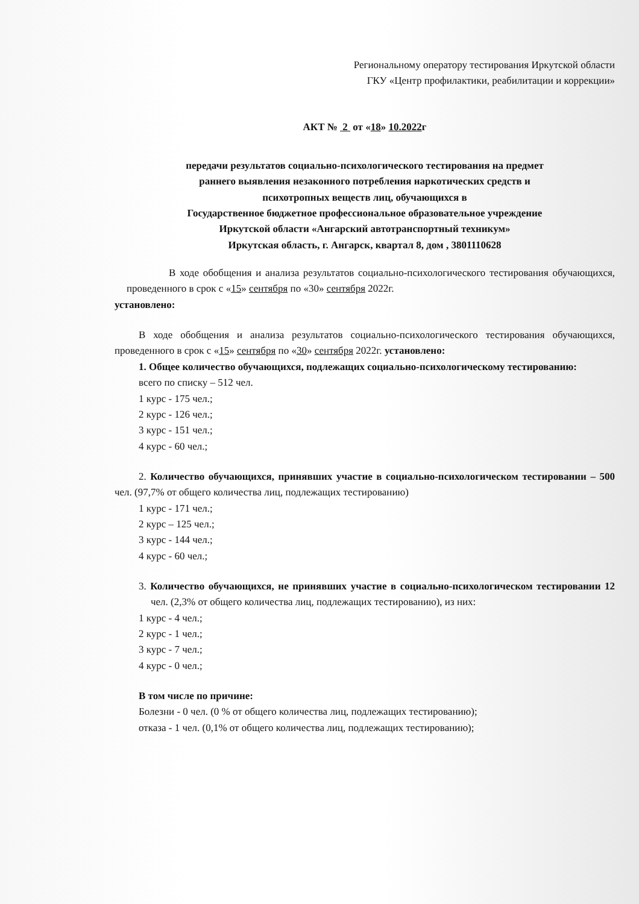Региональному оператору тестирования Иркутской области
ГКУ «Центр профилактики, реабилитации и коррекции»
АКТ № 2 от «18» 10.2022г
передачи результатов социально-психологического тестирования на предмет
раннего выявления незаконного потребления наркотических средств и
психотропных веществ лиц, обучающихся в
Государственное бюджетное профессиональное образовательное учреждение
Иркутской области «Ангарский автотранспортный техникум»
Иркутская область, г. Ангарск, квартал 8, дом , 3801110628
В ходе обобщения и анализа результатов социально-психологического тестирования обучающихся, проведенного в срок с «15» сентября по «30» сентября 2022г.
установлено:
В ходе обобщения и анализа результатов социально-психологического тестирования обучающихся, проведенного в срок с «15» сентября по «30» сентября 2022г. установлено:
1. Общее количество обучающихся, подлежащих социально-психологическому тестированию:
всего по списку – 512 чел.
1 курс - 175 чел.;
2 курс - 126 чел.;
3 курс - 151 чел.;
4 курс - 60 чел.;
2. Количество обучающихся, принявших участие в социально-психологическом тестировании – 500 чел. (97,7% от общего количества лиц, подлежащих тестированию)
1 курс - 171 чел.;
2 курс – 125 чел.;
3 курс - 144 чел.;
4 курс - 60 чел.;
3. Количество обучающихся, не принявших участие в социально-психологическом тестировании 12 чел. (2,3% от общего количества лиц, подлежащих тестированию), из них:
1 курс - 4 чел.;
2 курс - 1 чел.;
3 курс - 7 чел.;
4 курс - 0 чел.;
В том числе по причине:
Болезни - 0 чел. (0 % от общего количества лиц, подлежащих тестированию);
отказа - 1 чел. (0,1% от общего количества лиц, подлежащих тестированию);